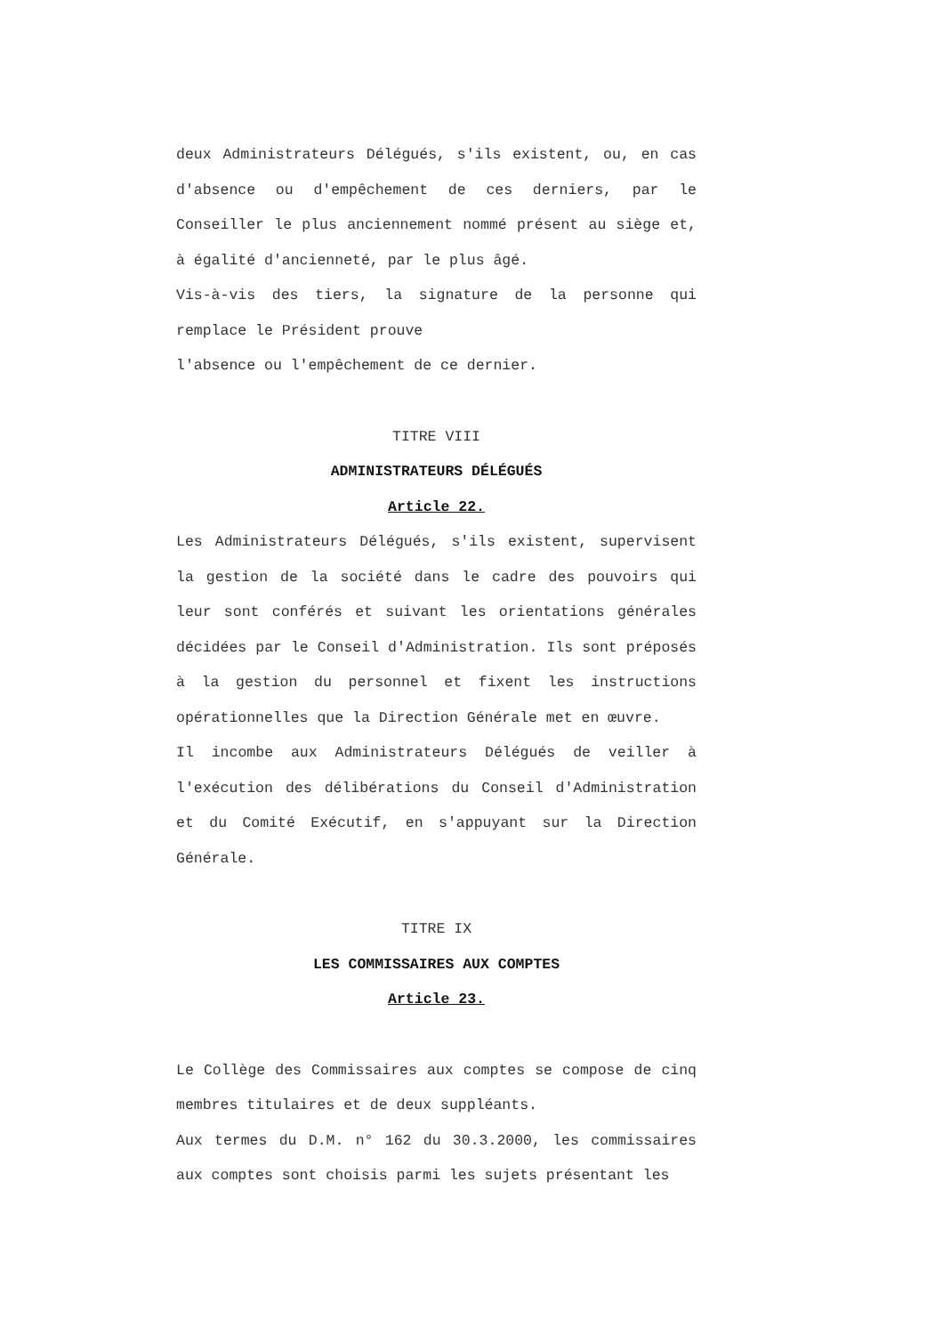deux Administrateurs Délégués, s'ils existent, ou, en cas d'absence ou d'empêchement de ces derniers, par le Conseiller le plus anciennement nommé présent au siège et, à égalité d'ancienneté, par le plus âgé.
Vis-à-vis des tiers, la signature de la personne qui remplace le Président prouve
l'absence ou l'empêchement de ce dernier.
TITRE VIII
ADMINISTRATEURS DÉLÉGUÉS
Article 22.
Les Administrateurs Délégués, s'ils existent, supervisent la gestion de la société dans le cadre des pouvoirs qui leur sont conférés et suivant les orientations générales décidées par le Conseil d'Administration. Ils sont préposés à la gestion du personnel et fixent les instructions opérationnelles que la Direction Générale met en œuvre.
Il incombe aux Administrateurs Délégués de veiller à l'exécution des délibérations du Conseil d'Administration et du Comité Exécutif, en s'appuyant sur la Direction Générale.
TITRE IX
LES COMMISSAIRES AUX COMPTES
Article 23.
Le Collège des Commissaires aux comptes se compose de cinq membres titulaires et de deux suppléants.
Aux termes du D.M. n° 162 du 30.3.2000, les commissaires aux comptes sont choisis parmi les sujets présentant les